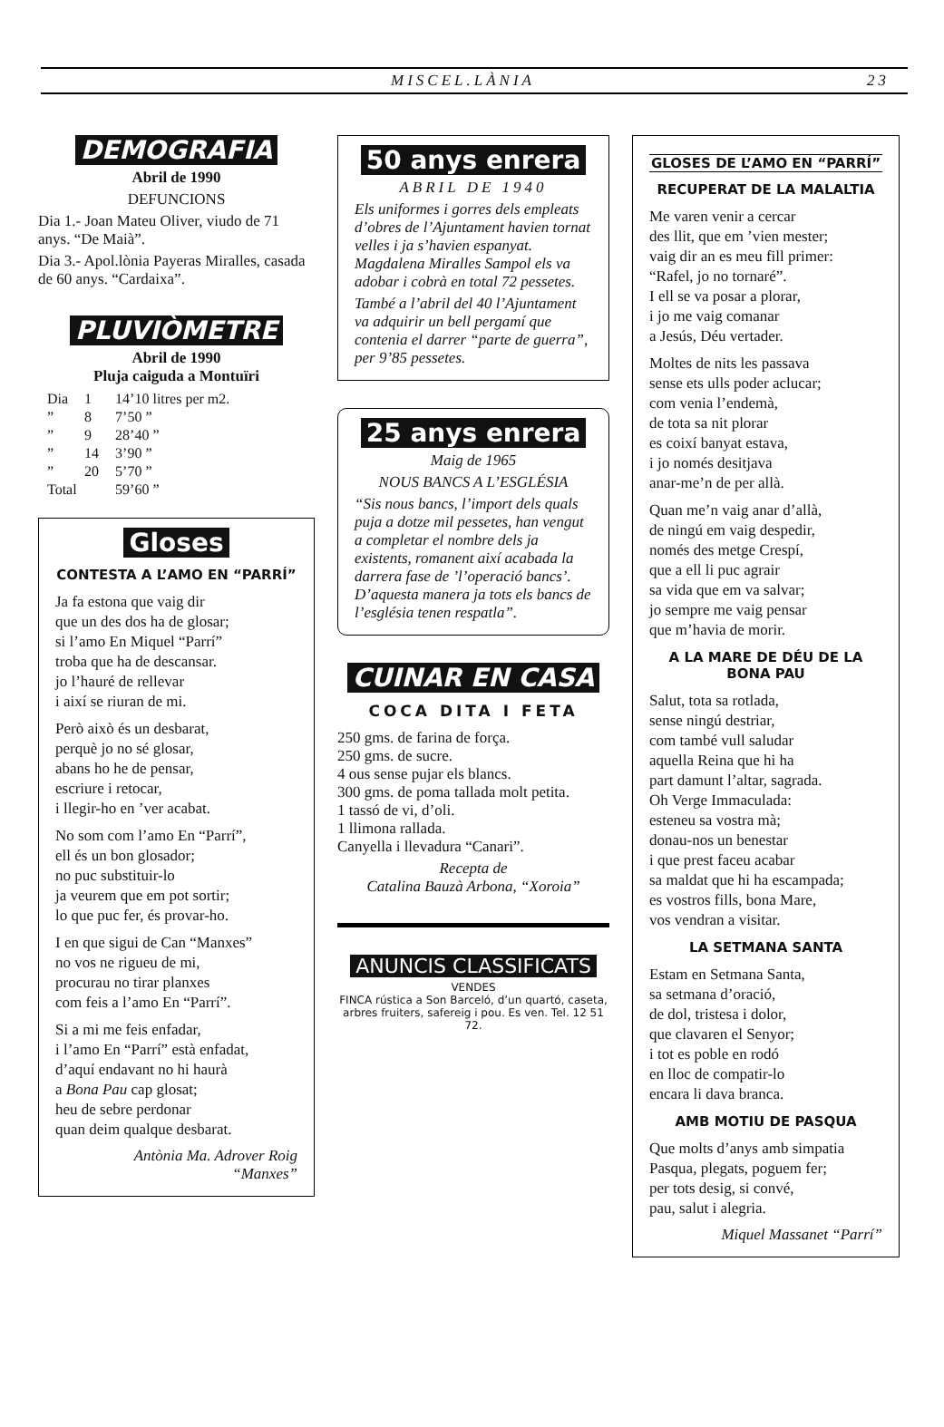MISCEL.LÀNIA 23
DEMOGRAFIA
Abril de 1990
DEFUNCIONS
Dia 1.- Joan Mateu Oliver, viudo de 71 anys. “De Maià”.
Dia 3.- Apol.lònia Payeras Miralles, casada de 60 anys. “Cardaixa”.
PLUVIÒMETRE
Abril de 1990
Pluja caiguda a Montuïri
| Dia | 1 | 14’10 litres per m2. |
| ” | 8 | 7’50 ” |
| ” | 9 | 28’40 ” |
| ” | 14 | 3’90 ” |
| ” | 20 | 5’70 ” |
| Total | | 59’60 ” |
Gloses
CONTESTA A L’AMO EN “PARRÍ”
Ja fa estona que vaig dir
que un des dos ha de glosar;
si l’amo En Miquel “Parrí”
troba que ha de descansar.
jo l’hauré de rellevar
i així se riuran de mi.
Però això és un desbarat,
perquè jo no sé glosar,
abans ho he de pensar,
escriure i retocar,
i llegir-ho en ’ver acabat.
No som com l’amo En “Parrí”,
ell és un bon glosador;
no puc substituir-lo
ja veurem que em pot sortir;
lo que puc fer, és provar-ho.
I en que sigui de Can “Manxes”
no vos ne rigueu de mi,
procurau no tirar planxes
com feis a l’amo En “Parrí”.
Si a mi me feis enfadar,
i l’amo En “Parrí” està enfadat,
d’aquí endavant no hi haurà
a Bona Pau cap glosat;
heu de sebre perdonar
quan deim qualque desbarat.
Antònia Ma. Adrover Roig
“Manxes”
50 anys enrera
ABRIL DE 1940
Els uniformes i gorres dels empleats d’obres de l’Ajuntament havien tornat velles i ja s’havien espanyat. Magdalena Miralles Sampol els va adobar i cobrà en total 72 pessetes.
També a l’abril del 40 l’Ajuntament va adquirir un bell pergamí que contenia el darrer “parte de guerra”, per 9’85 pessetes.
25 anys enrera
Maig de 1965
NOUS BANCS A L’ESGLÉSIA
“Sis nous bancs, l’import dels quals puja a dotze mil pessetes, han vengut a completar el nombre dels ja existents, romanent així acabada la darrera fase de ’l’operació bancs’. D’aquesta manera ja tots els bancs de l’església tenen respatla”.
CUINAR EN CASA
COCA DITA I FETA
250 gms. de farina de força.
250 gms. de sucre.
4 ous sense pujar els blancs.
300 gms. de poma tallada molt petita.
1 tassó de vi, d’oli.
1 llimona rallada.
Canyella i llevadura “Canari”.
Recepta de
Catalina Bauzà Arbona, “Xoroia”
ANUNCIS CLASSIFICATS
VENDES
FINCA rústica a Son Barceló, d’un quartó, caseta, arbres fruiters, safereig i pou. Es ven. Tel. 12 51 72.
GLOSES DE L’AMO EN “PARRÍ”
RECUPERAT DE LA MALALTIA
Me varen venir a cercar
des llit, que em ’vien mester;
vaig dir an es meu fill primer:
“Rafel, jo no tornaré”.
I ell se va posar a plorar,
i jo me vaig comanar
a Jesús, Déu vertader.
Moltes de nits les passava
sense ets ulls poder aclucar;
com venia l’endemà,
de tota sa nit plorar
es coixí banyat estava,
i jo només desitjava
anar-me’n de per allà.
Quan me’n vaig anar d’allà,
de ningú em vaig despedir,
només des metge Crespí,
que a ell li puc agrair
sa vida que em va salvar;
jo sempre me vaig pensar
que m’havia de morir.
A LA MARE DE DÉU DE LA BONA PAU
Salut, tota sa rotlada,
sense ningú destriar,
com també vull saludar
aquella Reina que hi ha
part damunt l’altar, sagrada.
Oh Verge Immaculada:
esteneu sa vostra mà;
donau-nos un benestar
i que prest faceu acabar
sa maldat que hi ha escampada;
es vostros fills, bona Mare,
vos vendran a visitar.
LA SETMANA SANTA
Estam en Setmana Santa,
sa setmana d’oració,
de dol, tristesa i dolor,
que clavaren el Senyor;
i tot es poble en rodó
en lloc de compatir-lo
encara li dava branca.
AMB MOTIU DE PASQUA
Que molts d’anys amb simpatia
Pasqua, plegats, poguem fer;
per tots desig, si convé,
pau, salut i alegria.
Miquel Massanet “Parrí”